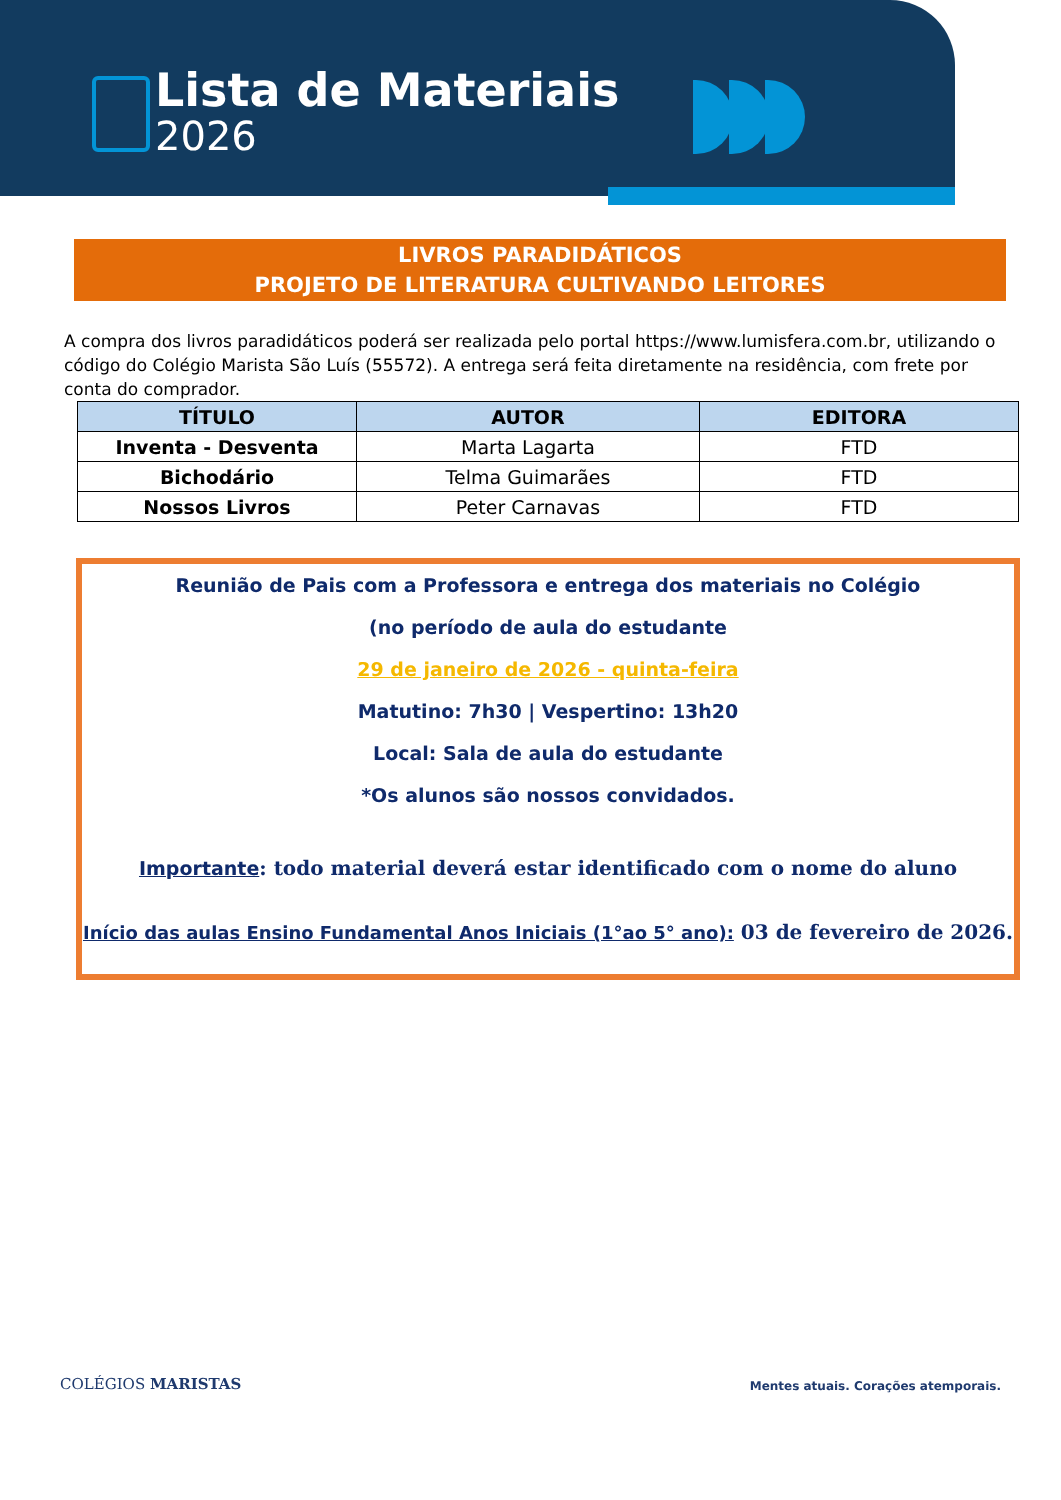Lista de Materiais
2026
LIVROS PARADIDÁTICOS
PROJETO DE LITERATURA CULTIVANDO LEITORES
A compra dos livros paradidáticos poderá ser realizada pelo portal https://www.lumisfera.com.br, utilizando o código do Colégio Marista São Luís (55572). A entrega será feita diretamente na residência, com frete por conta do comprador.
| TÍTULO | AUTOR | EDITORA |
| --- | --- | --- |
| Inventa - Desventa | Marta Lagarta | FTD |
| Bichodário | Telma Guimarães | FTD |
| Nossos Livros | Peter Carnavas | FTD |
Reunião de Pais com a Professora e entrega dos materiais no Colégio
(no período de aula do estudante
29 de janeiro de 2026 - quinta-feira
Matutino: 7h30 | Vespertino: 13h20
Local: Sala de aula do estudante
*Os alunos são nossos convidados.
Importante: todo material deverá estar identificado com o nome do aluno
Início das aulas Ensino Fundamental Anos Iniciais (1°ao 5° ano): 03 de fevereiro de 2026.
COLÉGIOS MARISTAS
Mentes atuais. Corações atemporais.